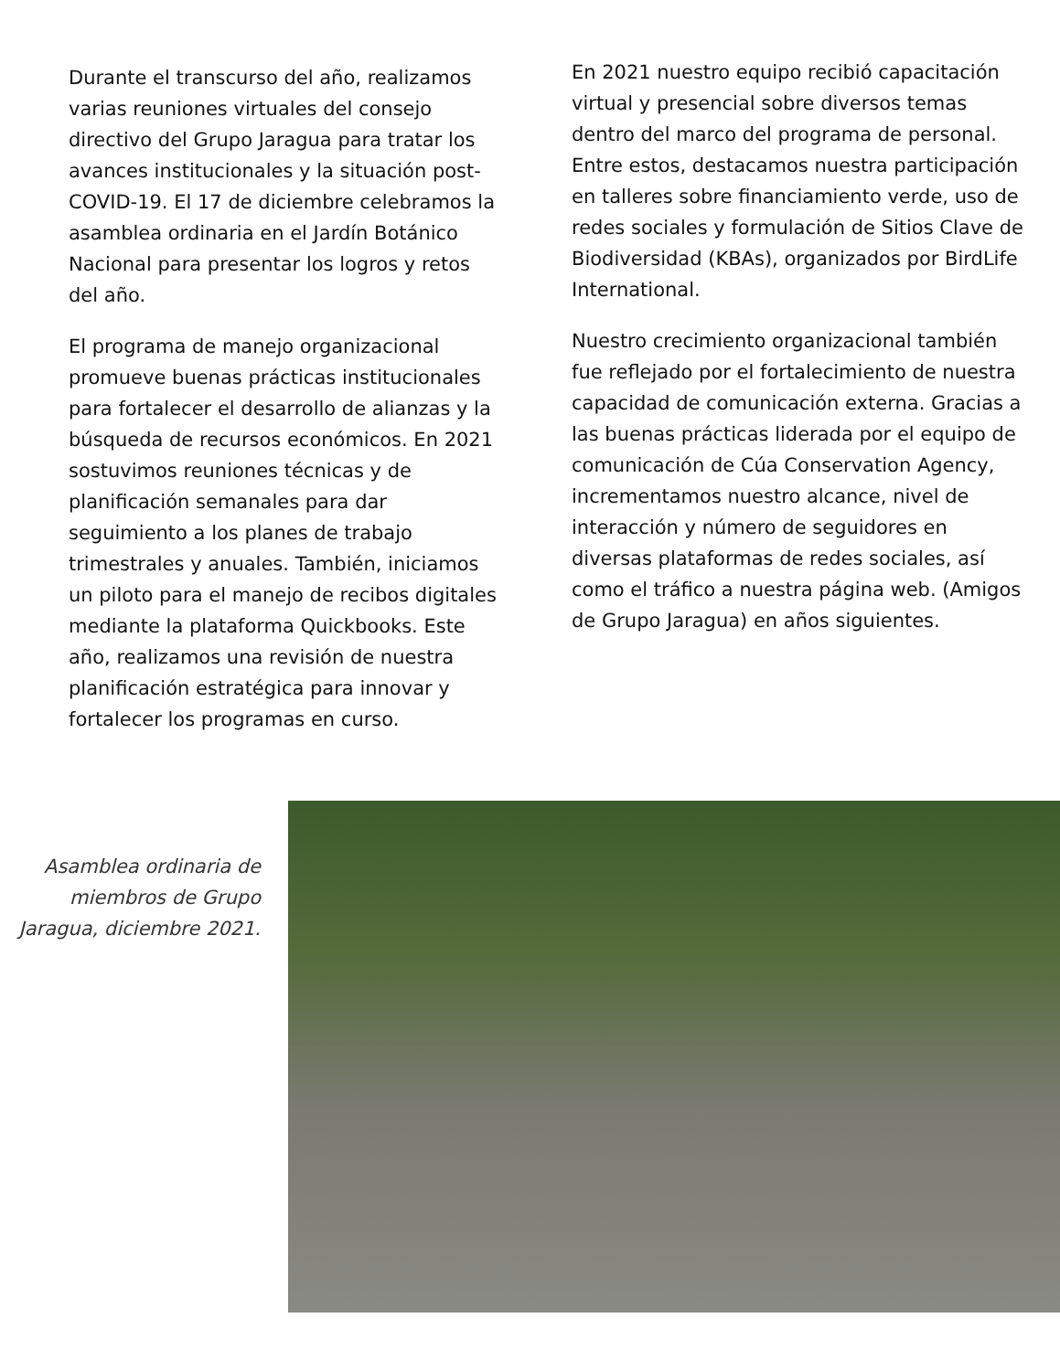Durante el transcurso del año, realizamos varias reuniones virtuales del consejo directivo del Grupo Jaragua para tratar los avances institucionales y la situación post- COVID-19. El 17 de diciembre celebramos la asamblea ordinaria en el Jardín Botánico Nacional para presentar los logros y retos del año.
El programa de manejo organizacional promueve buenas prácticas institucionales para fortalecer el desarrollo de alianzas y la búsqueda de recursos económicos. En 2021 sostuvimos reuniones técnicas y de planificación semanales para dar seguimiento a los planes de trabajo trimestrales y anuales. También, iniciamos un piloto para el manejo de recibos digitales mediante la plataforma Quickbooks. Este año, realizamos una revisión de nuestra planificación estratégica para innovar y fortalecer los programas en curso.
En 2021 nuestro equipo recibió capacitación virtual y presencial sobre diversos temas dentro del marco del programa de personal. Entre estos, destacamos nuestra participación en talleres sobre financiamiento verde, uso de redes sociales y formulación de Sitios Clave de Biodiversidad (KBAs), organizados por BirdLife International.
Nuestro crecimiento organizacional también fue reflejado por el fortalecimiento de nuestra capacidad de comunicación externa. Gracias a las buenas prácticas liderada por el equipo de comunicación de Cúa Conservation Agency, incrementamos nuestro alcance, nivel de interacción y número de seguidores en diversas plataformas de redes sociales, así como el tráfico a nuestra página web. (Amigos de Grupo Jaragua) en años siguientes.
Asamblea ordinaria de miembros de Grupo Jaragua, diciembre 2021.